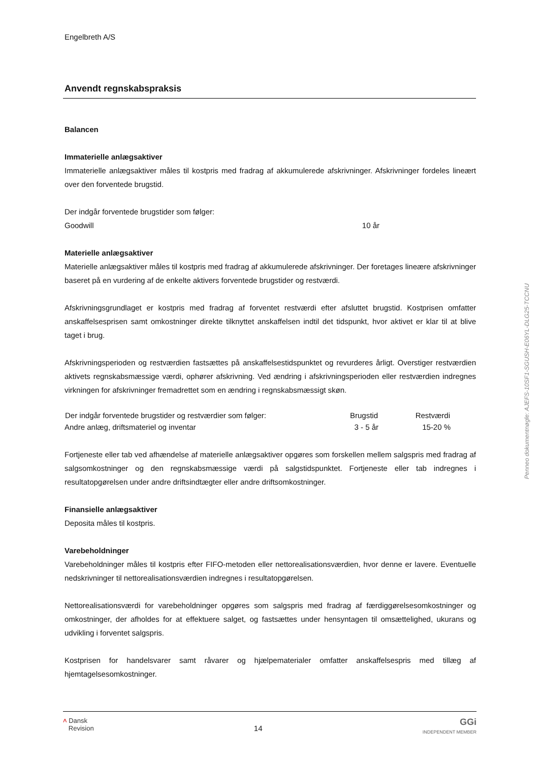Engelbreth A/S
Anvendt regnskabspraksis
Balancen
Immaterielle anlægsaktiver
Immaterielle anlægsaktiver måles til kostpris med fradrag af akkumulerede afskrivninger. Afskrivninger fordeles lineært over den forventede brugstid.
Der indgår forventede brugstider som følger:
| Goodwill | 10 år | |
Materielle anlægsaktiver
Materielle anlægsaktiver måles til kostpris med fradrag af akkumulerede afskrivninger. Der foretages lineære afskrivninger baseret på en vurdering af de enkelte aktivers forventede brugstider og restværdi.
Afskrivningsgrundlaget er kostpris med fradrag af forventet restværdi efter afsluttet brugstid. Kostprisen omfatter anskaffelsesprisen samt omkostninger direkte tilknyttet anskaffelsen indtil det tidspunkt, hvor aktivet er klar til at blive taget i brug.
Afskrivningsperioden og restværdien fastsættes på anskaffelsestidspunktet og revurderes årligt. Overstiger restværdien aktivets regnskabsmæssige værdi, ophører afskrivning. Ved ændring i afskrivningsperioden eller restværdien indregnes virkningen for afskrivninger fremadrettet som en ændring i regnskabsmæssigt skøn.
| Der indgår forventede brugstider og restværdier som følger: | Brugstid | Restværdi | |
| Andre anlæg, driftsmateriel og inventar | 3 - 5 år | 15-20 % | |
Fortjeneste eller tab ved afhændelse af materielle anlægsaktiver opgøres som forskellen mellem salgspris med fradrag af salgsomkostninger og den regnskabsmæssige værdi på salgstidspunktet. Fortjeneste eller tab indregnes i resultatopgørelsen under andre driftsindtægter eller andre driftsomkostninger.
Finansielle anlægsaktiver
Deposita måles til kostpris.
Varebeholdninger
Varebeholdninger måles til kostpris efter FIFO-metoden eller nettorealisationsværdien, hvor denne er lavere. Eventuelle nedskrivninger til nettorealisationsværdien indregnes i resultatopgørelsen.
Nettorealisationsværdi for varebeholdninger opgøres som salgspris med fradrag af færdiggørelsesomkostninger og omkostninger, der afholdes for at effektuere salget, og fastsættes under hensyntagen til omsættelighed, ukurans og udvikling i forventet salgspris.
Kostprisen for handelsvarer samt råvarer og hjælpematerialer omfatter anskaffelsespris med tillæg af hjemtagelsesomkostninger.
˄ Dansk
Revision
14
GGi
INDEPENDENT MEMBER
Penneo dokumentnøgle: AJEFS-10SF1-SGUSH-E06YL-DLG25-TCCNU